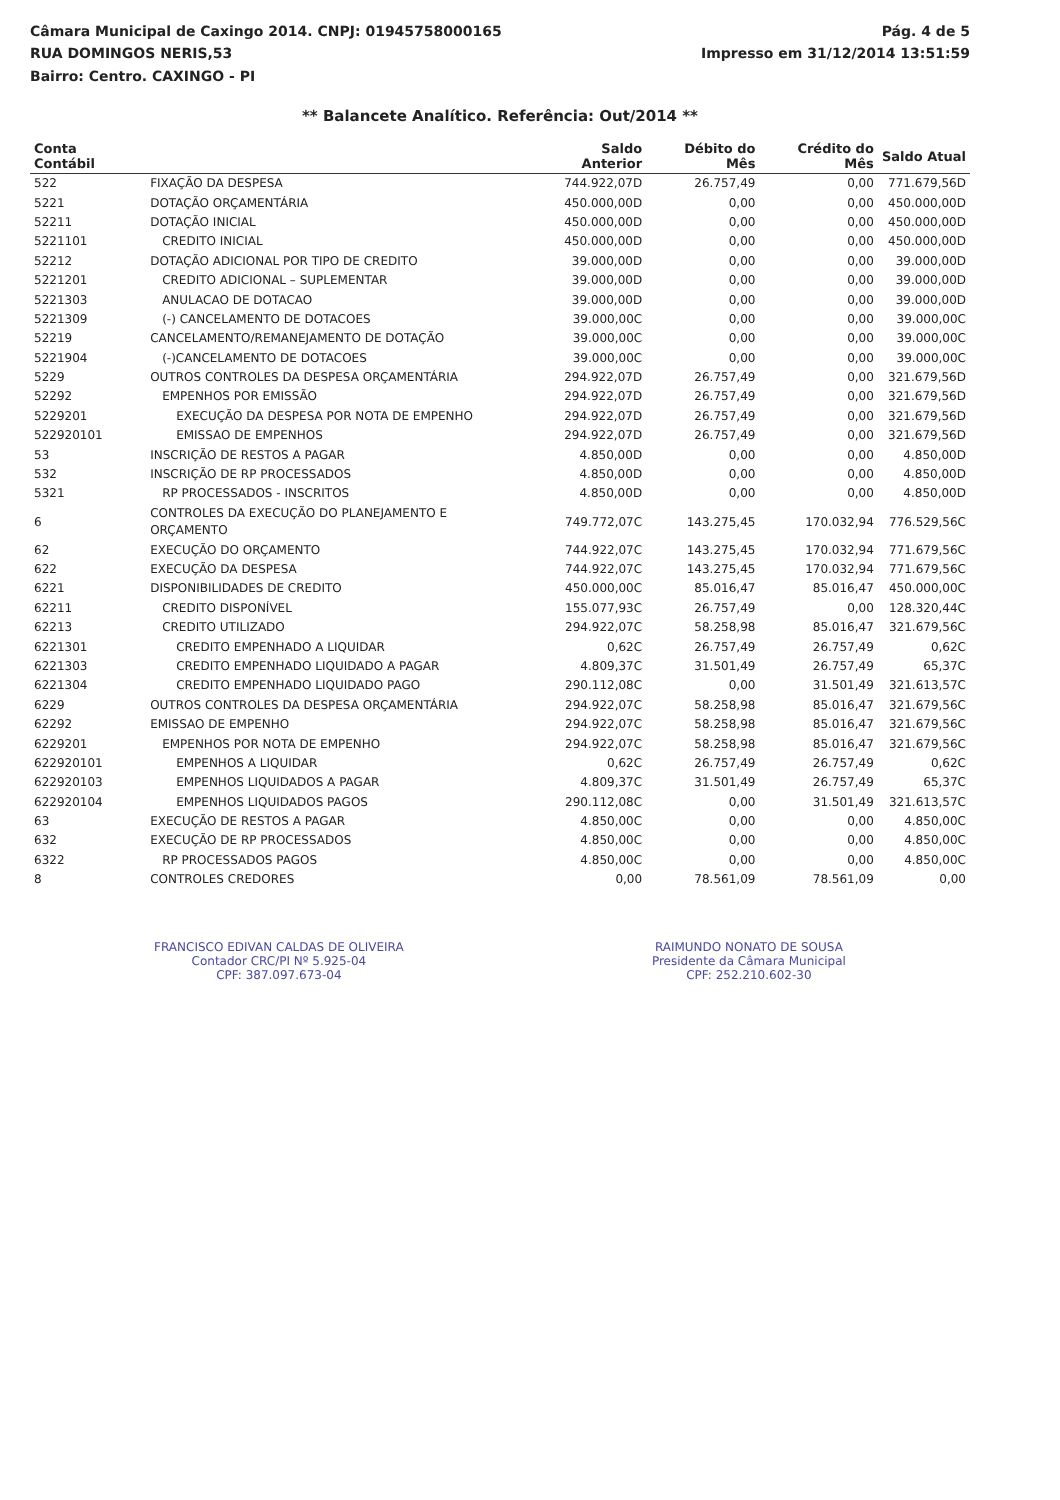Câmara Municipal de Caxingo 2014. CNPJ: 01945758000165
RUA DOMINGOS NERIS,53
Bairro: Centro. CAXINGO - PI
Pág. 4 de 5
Impresso em 31/12/2014 13:51:59
** Balancete Analítico. Referência: Out/2014 **
| Conta Contábil | | Saldo Anterior | Débito do Mês | Crédito do Mês | Saldo Atual |
| --- | --- | --- | --- | --- | --- |
| 522 | FIXAÇÃO DA DESPESA | 744.922,07D | 26.757,49 | 0,00 | 771.679,56D |
| 5221 | DOTAÇÃO ORÇAMENTÁRIA | 450.000,00D | 0,00 | 0,00 | 450.000,00D |
| 52211 | DOTAÇÃO INICIAL | 450.000,00D | 0,00 | 0,00 | 450.000,00D |
| 5221101 | CREDITO INICIAL | 450.000,00D | 0,00 | 0,00 | 450.000,00D |
| 52212 | DOTAÇÃO ADICIONAL POR TIPO DE CREDITO | 39.000,00D | 0,00 | 0,00 | 39.000,00D |
| 5221201 | CREDITO ADICIONAL – SUPLEMENTAR | 39.000,00D | 0,00 | 0,00 | 39.000,00D |
| 5221303 | ANULACAO DE DOTACAO | 39.000,00D | 0,00 | 0,00 | 39.000,00D |
| 5221309 | (-) CANCELAMENTO DE DOTACOES | 39.000,00C | 0,00 | 0,00 | 39.000,00C |
| 52219 | CANCELAMENTO/REMANEJAMENTO DE DOTAÇÃO | 39.000,00C | 0,00 | 0,00 | 39.000,00C |
| 5221904 | (-)CANCELAMENTO DE DOTACOES | 39.000,00C | 0,00 | 0,00 | 39.000,00C |
| 5229 | OUTROS CONTROLES DA DESPESA ORÇAMENTÁRIA | 294.922,07D | 26.757,49 | 0,00 | 321.679,56D |
| 52292 | EMPENHOS POR EMISSÃO | 294.922,07D | 26.757,49 | 0,00 | 321.679,56D |
| 5229201 | EXECUÇÃO DA DESPESA POR NOTA DE EMPENHO | 294.922,07D | 26.757,49 | 0,00 | 321.679,56D |
| 52292010​1 | EMISSAO DE EMPENHOS | 294.922,07D | 26.757,49 | 0,00 | 321.679,56D |
| 53 | INSCRIÇÃO DE RESTOS A PAGAR | 4.850,00D | 0,00 | 0,00 | 4.850,00D |
| 532 | INSCRIÇÃO DE RP PROCESSADOS | 4.850,00D | 0,00 | 0,00 | 4.850,00D |
| 5321 | RP PROCESSADOS - INSCRITOS | 4.850,00D | 0,00 | 0,00 | 4.850,00D |
| 6 | CONTROLES DA EXECUÇÃO DO PLANEJAMENTO E ORÇAMENTO | 749.772,07C | 143.275,45 | 170.032,94 | 776.529,56C |
| 62 | EXECUÇÃO DO ORÇAMENTO | 744.922,07C | 143.275,45 | 170.032,94 | 771.679,56C |
| 622 | EXECUÇÃO DA DESPESA | 744.922,07C | 143.275,45 | 170.032,94 | 771.679,56C |
| 6221 | DISPONIBILIDADES DE CREDITO | 450.000,00C | 85.016,47 | 85.016,47 | 450.000,00C |
| 62211 | CREDITO DISPONÍVEL | 155.077,93C | 26.757,49 | 0,00 | 128.320,44C |
| 62213 | CREDITO UTILIZADO | 294.922,07C | 58.258,98 | 85.016,47 | 321.679,56C |
| 6221301 | CREDITO EMPENHADO A LIQUIDAR | 0,62C | 26.757,49 | 26.757,49 | 0,62C |
| 6221303 | CREDITO EMPENHADO LIQUIDADO A PAGAR | 4.809,37C | 31.501,49 | 26.757,49 | 65,37C |
| 6221304 | CREDITO EMPENHADO LIQUIDADO PAGO | 290.112,08C | 0,00 | 31.501,49 | 321.613,57C |
| 6229 | OUTROS CONTROLES DA DESPESA ORÇAMENTÁRIA | 294.922,07C | 58.258,98 | 85.016,47 | 321.679,56C |
| 62292 | EMISSAO DE EMPENHO | 294.922,07C | 58.258,98 | 85.016,47 | 321.679,56C |
| 6229201 | EMPENHOS POR NOTA DE EMPENHO | 294.922,07C | 58.258,98 | 85.016,47 | 321.679,56C |
| 622920101 | EMPENHOS A LIQUIDAR | 0,62C | 26.757,49 | 26.757,49 | 0,62C |
| 622920103 | EMPENHOS LIQUIDADOS A PAGAR | 4.809,37C | 31.501,49 | 26.757,49 | 65,37C |
| 622920104 | EMPENHOS LIQUIDADOS PAGOS | 290.112,08C | 0,00 | 31.501,49 | 321.613,57C |
| 63 | EXECUÇÃO DE RESTOS A PAGAR | 4.850,00C | 0,00 | 0,00 | 4.850,00C |
| 632 | EXECUÇÃO DE RP PROCESSADOS | 4.850,00C | 0,00 | 0,00 | 4.850,00C |
| 6322 | RP PROCESSADOS PAGOS | 4.850,00C | 0,00 | 0,00 | 4.850,00C |
| 8 | CONTROLES CREDORES | 0,00 | 78.561,09 | 78.561,09 | 0,00 |
FRANCISCO EDIVAN CALDAS DE OLIVEIRA
Contador CRC/PI Nº 5.925-04
CPF: 387.097.673-04
RAIMUNDO NONATO DE SOUSA
Presidente da Câmara Municipal
CPF: 252.210.602-30